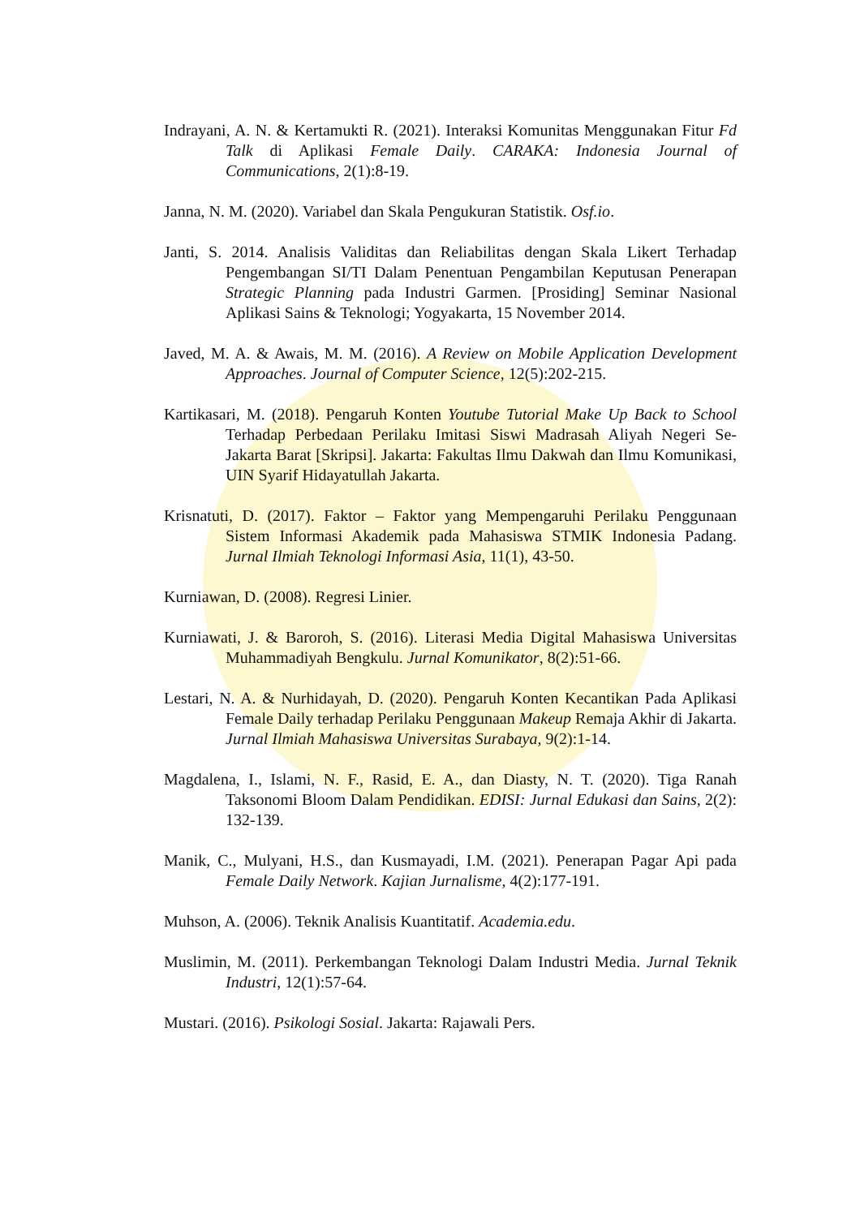Indrayani, A. N. & Kertamukti R. (2021). Interaksi Komunitas Menggunakan Fitur Fd Talk di Aplikasi Female Daily. CARAKA: Indonesia Journal of Communications, 2(1):8-19.
Janna, N. M. (2020). Variabel dan Skala Pengukuran Statistik. Osf.io.
Janti, S. 2014. Analisis Validitas dan Reliabilitas dengan Skala Likert Terhadap Pengembangan SI/TI Dalam Penentuan Pengambilan Keputusan Penerapan Strategic Planning pada Industri Garmen. [Prosiding] Seminar Nasional Aplikasi Sains & Teknologi; Yogyakarta, 15 November 2014.
Javed, M. A. & Awais, M. M. (2016). A Review on Mobile Application Development Approaches. Journal of Computer Science, 12(5):202-215.
Kartikasari, M. (2018). Pengaruh Konten Youtube Tutorial Make Up Back to School Terhadap Perbedaan Perilaku Imitasi Siswi Madrasah Aliyah Negeri Se-Jakarta Barat [Skripsi]. Jakarta: Fakultas Ilmu Dakwah dan Ilmu Komunikasi, UIN Syarif Hidayatullah Jakarta.
Krisnatuti, D. (2017). Faktor – Faktor yang Mempengaruhi Perilaku Penggunaan Sistem Informasi Akademik pada Mahasiswa STMIK Indonesia Padang. Jurnal Ilmiah Teknologi Informasi Asia, 11(1), 43-50.
Kurniawan, D. (2008). Regresi Linier.
Kurniawati, J. & Baroroh, S. (2016). Literasi Media Digital Mahasiswa Universitas Muhammadiyah Bengkulu. Jurnal Komunikator, 8(2):51-66.
Lestari, N. A. & Nurhidayah, D. (2020). Pengaruh Konten Kecantikan Pada Aplikasi Female Daily terhadap Perilaku Penggunaan Makeup Remaja Akhir di Jakarta. Jurnal Ilmiah Mahasiswa Universitas Surabaya, 9(2):1-14.
Magdalena, I., Islami, N. F., Rasid, E. A., dan Diasty, N. T. (2020). Tiga Ranah Taksonomi Bloom Dalam Pendidikan. EDISI: Jurnal Edukasi dan Sains, 2(2): 132-139.
Manik, C., Mulyani, H.S., dan Kusmayadi, I.M. (2021). Penerapan Pagar Api pada Female Daily Network. Kajian Jurnalisme, 4(2):177-191.
Muhson, A. (2006). Teknik Analisis Kuantitatif. Academia.edu.
Muslimin, M. (2011). Perkembangan Teknologi Dalam Industri Media. Jurnal Teknik Industri, 12(1):57-64.
Mustari. (2016). Psikologi Sosial. Jakarta: Rajawali Pers.